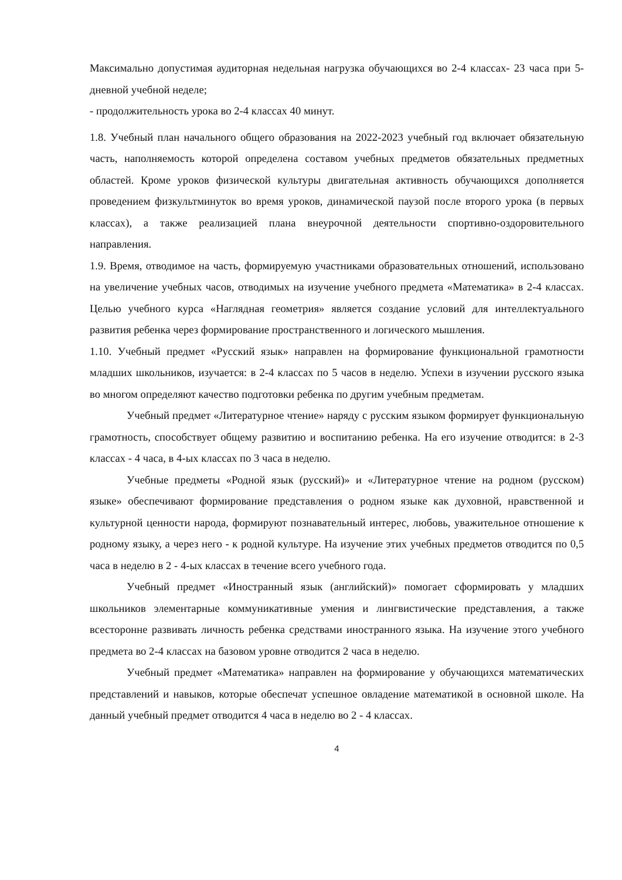Максимально допустимая аудиторная недельная нагрузка обучающихся во 2-4 классах- 23 часа при 5-дневной учебной неделе;
- продолжительность урока во 2-4 классах 40 минут.
1.8. Учебный план начального общего образования на 2022-2023 учебный год включает обязательную часть, наполняемость которой определена составом учебных предметов обязательных предметных областей. Кроме уроков физической культуры двигательная активность обучающихся дополняется проведением физкультминуток во время уроков, динамической паузой после второго урока (в первых классах), а также реализацией плана внеурочной деятельности спортивно-оздоровительного направления.
1.9. Время, отводимое на часть, формируемую участниками образовательных отношений, использовано на увеличение учебных часов, отводимых на изучение учебного предмета «Математика» в 2-4 классах. Целью учебного курса «Наглядная геометрия» является создание условий для интеллектуального развития ребенка через формирование пространственного и логического мышления.
1.10. Учебный предмет «Русский язык» направлен на формирование функциональной грамотности младших школьников, изучается: в 2-4 классах по 5 часов в неделю. Успехи в изучении русского языка во многом определяют качество подготовки ребенка по другим учебным предметам.
Учебный предмет «Литературное чтение» наряду с русским языком формирует функциональную грамотность, способствует общему развитию и воспитанию ребенка. На его изучение отводится: в 2-3 классах - 4 часа, в 4-ых классах по 3 часа в неделю.
Учебные предметы «Родной язык (русский)» и «Литературное чтение на родном (русском) языке» обеспечивают формирование представления о родном языке как духовной, нравственной и культурной ценности народа, формируют познавательный интерес, любовь, уважительное отношение к родному языку, а через него - к родной культуре. На изучение этих учебных предметов отводится по 0,5 часа в неделю в 2 - 4-ых классах в течение всего учебного года.
Учебный предмет «Иностранный язык (английский)» помогает сформировать у младших школьников элементарные коммуникативные умения и лингвистические представления, а также всесторонне развивать личность ребенка средствами иностранного языка. На изучение этого учебного предмета во 2-4 классах на базовом уровне отводится 2 часа в неделю.
Учебный предмет «Математика» направлен на формирование у обучающихся математических представлений и навыков, которые обеспечат успешное овладение математикой в основной школе. На данный учебный предмет отводится 4 часа в неделю во 2 - 4 классах.
4